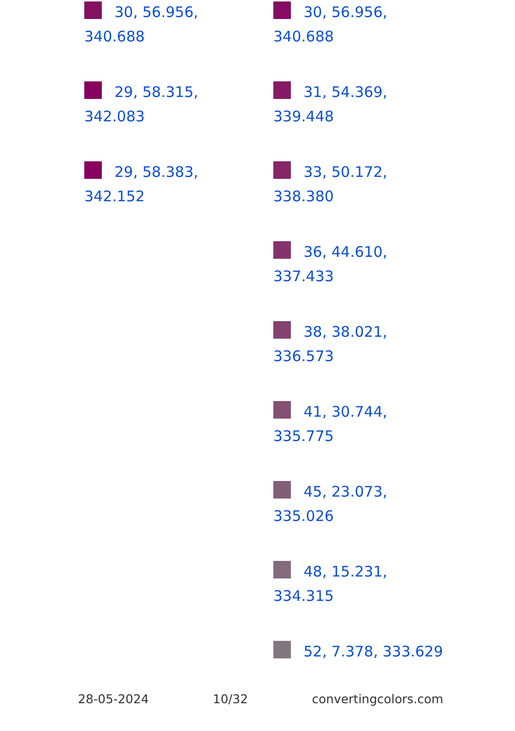30, 56.956, 340.688
29, 58.315, 342.083
29, 58.383, 342.152
30, 56.956, 340.688
31, 54.369, 339.448
33, 50.172, 338.380
36, 44.610, 337.433
38, 38.021, 336.573
41, 30.744, 335.775
45, 23.073, 335.026
48, 15.231, 334.315
52, 7.378, 333.629
28-05-2024 10/32 convertingcolors.com